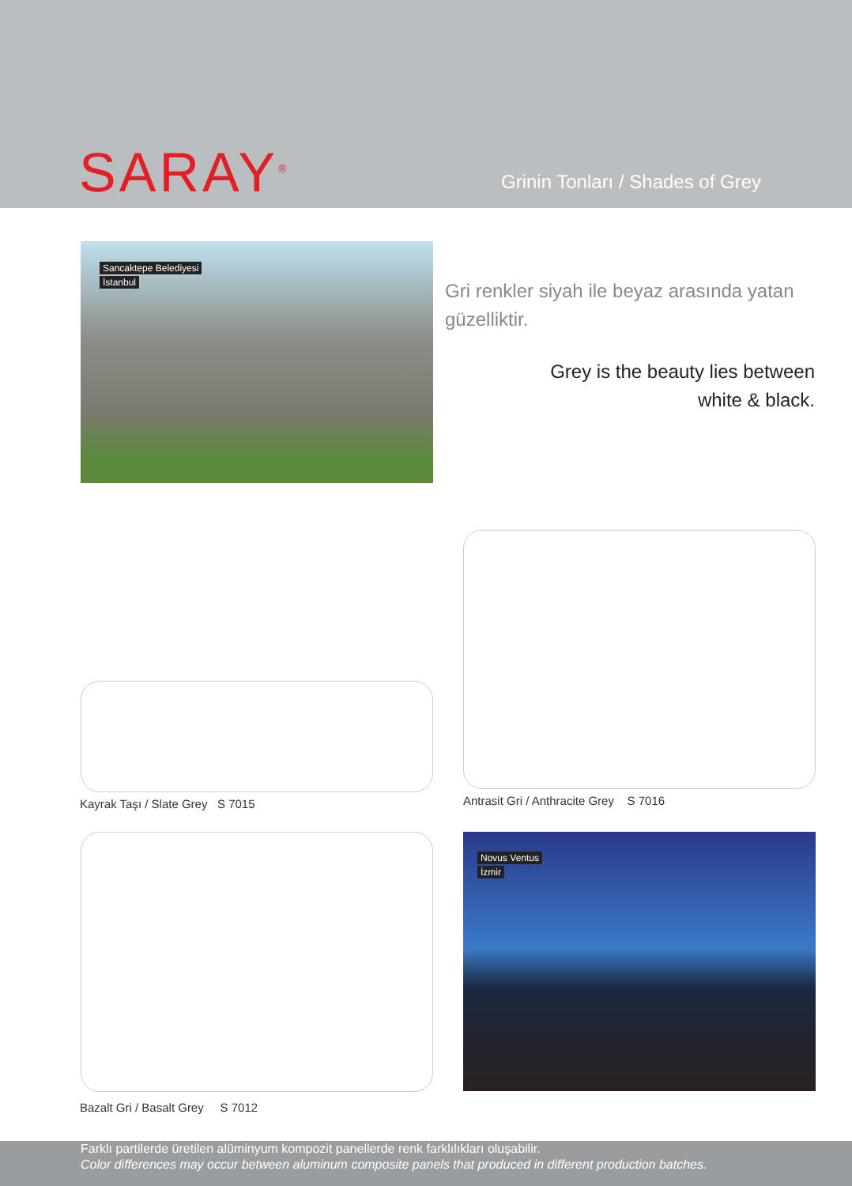SARAY<sup>®</sup>
Grinin Tonları / Shades of Grey
Sancaktepe Belediyesi
İstanbul
Gri renkler siyah ile beyaz arasında yatan güzelliktir.
Grey is the beauty lies between
white & black.
Antrasit Gri / Anthracite Grey S 7016
Kayrak Taşı / Slate Grey S 7015
Bazalt Gri / Basalt Grey S 7012
Novus Ventus
İzmir
Farklı partilerde üretilen alüminyum kompozit panellerde renk farklılıkları oluşabilir.
Color differences may occur between aluminum composite panels that produced in different production batches.